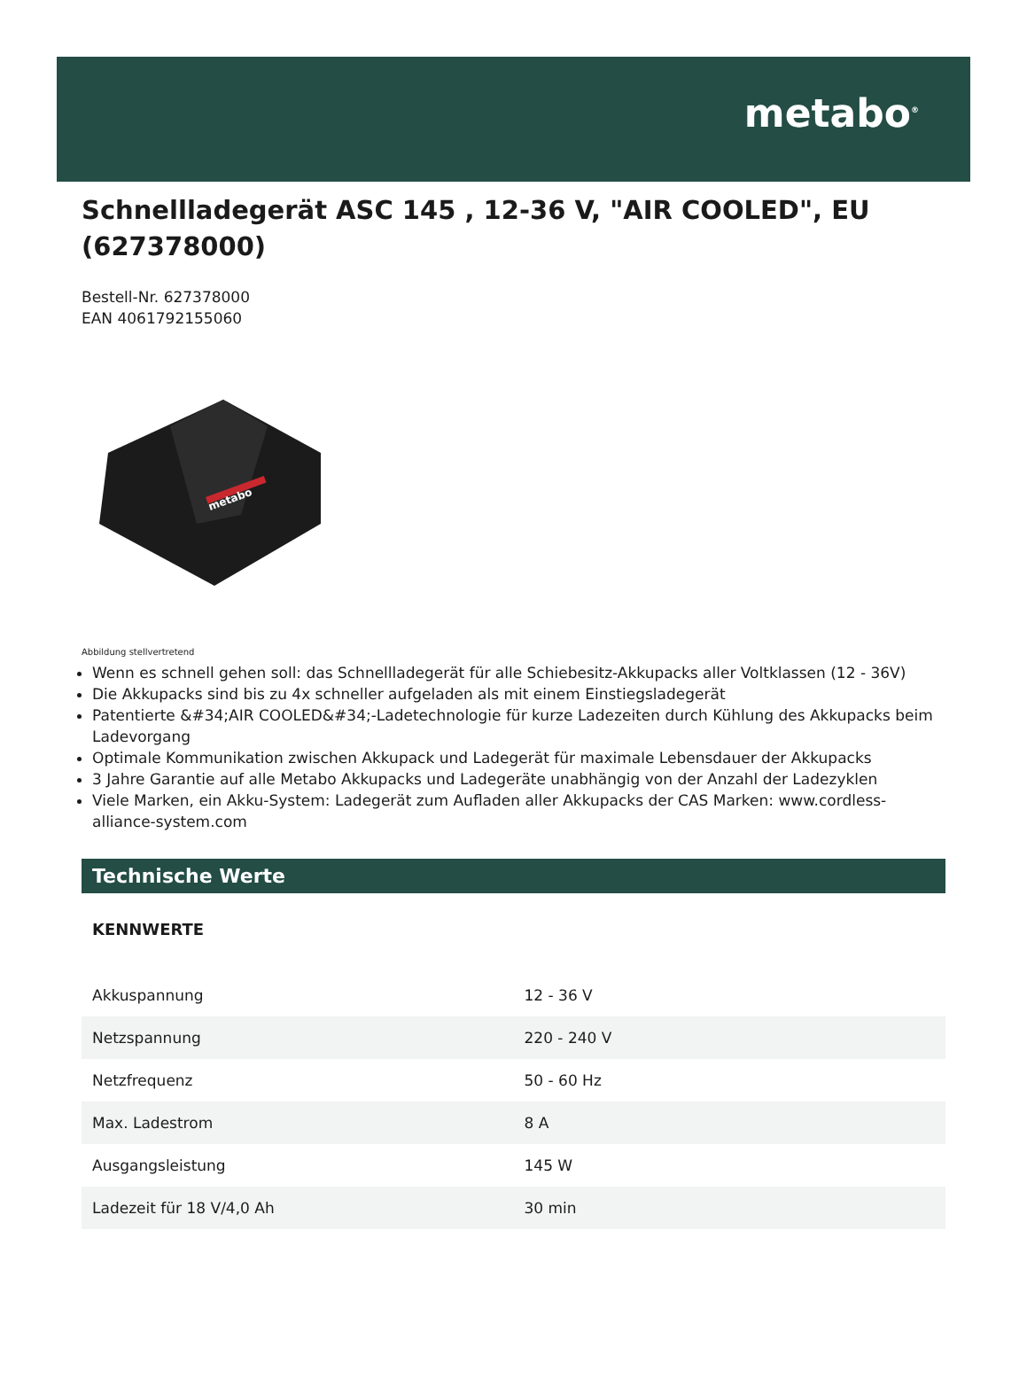metabo<sup>®</sup>
Schnellladegerät ASC 145 , 12-36 V, "AIR COOLED", EU (627378000)
Bestell-Nr. 627378000
EAN 4061792155060
metabo
Abbildung stellvertretend
Wenn es schnell gehen soll: das Schnellladegerät für alle Schiebesitz-Akkupacks aller Voltklassen (12 - 36V)
Die Akkupacks sind bis zu 4x schneller aufgeladen als mit einem Einstiegsladegerät
Patentierte &#34;AIR COOLED&#34;-Ladetechnologie für kurze Ladezeiten durch Kühlung des Akkupacks beim Ladevorgang
Optimale Kommunikation zwischen Akkupack und Ladegerät für maximale Lebensdauer der Akkupacks
3 Jahre Garantie auf alle Metabo Akkupacks und Ladegeräte unabhängig von der Anzahl der Ladezyklen
Viele Marken, ein Akku-System: Ladegerät zum Aufladen aller Akkupacks der CAS Marken: www.cordless-alliance-system.com
Technische Werte
KENNWERTE
| Akkuspannung | 12 - 36 V |
| Netzspannung | 220 - 240 V |
| Netzfrequenz | 50 - 60 Hz |
| Max. Ladestrom | 8 A |
| Ausgangsleistung | 145 W |
| Ladezeit für 18 V/4,0 Ah | 30 min |